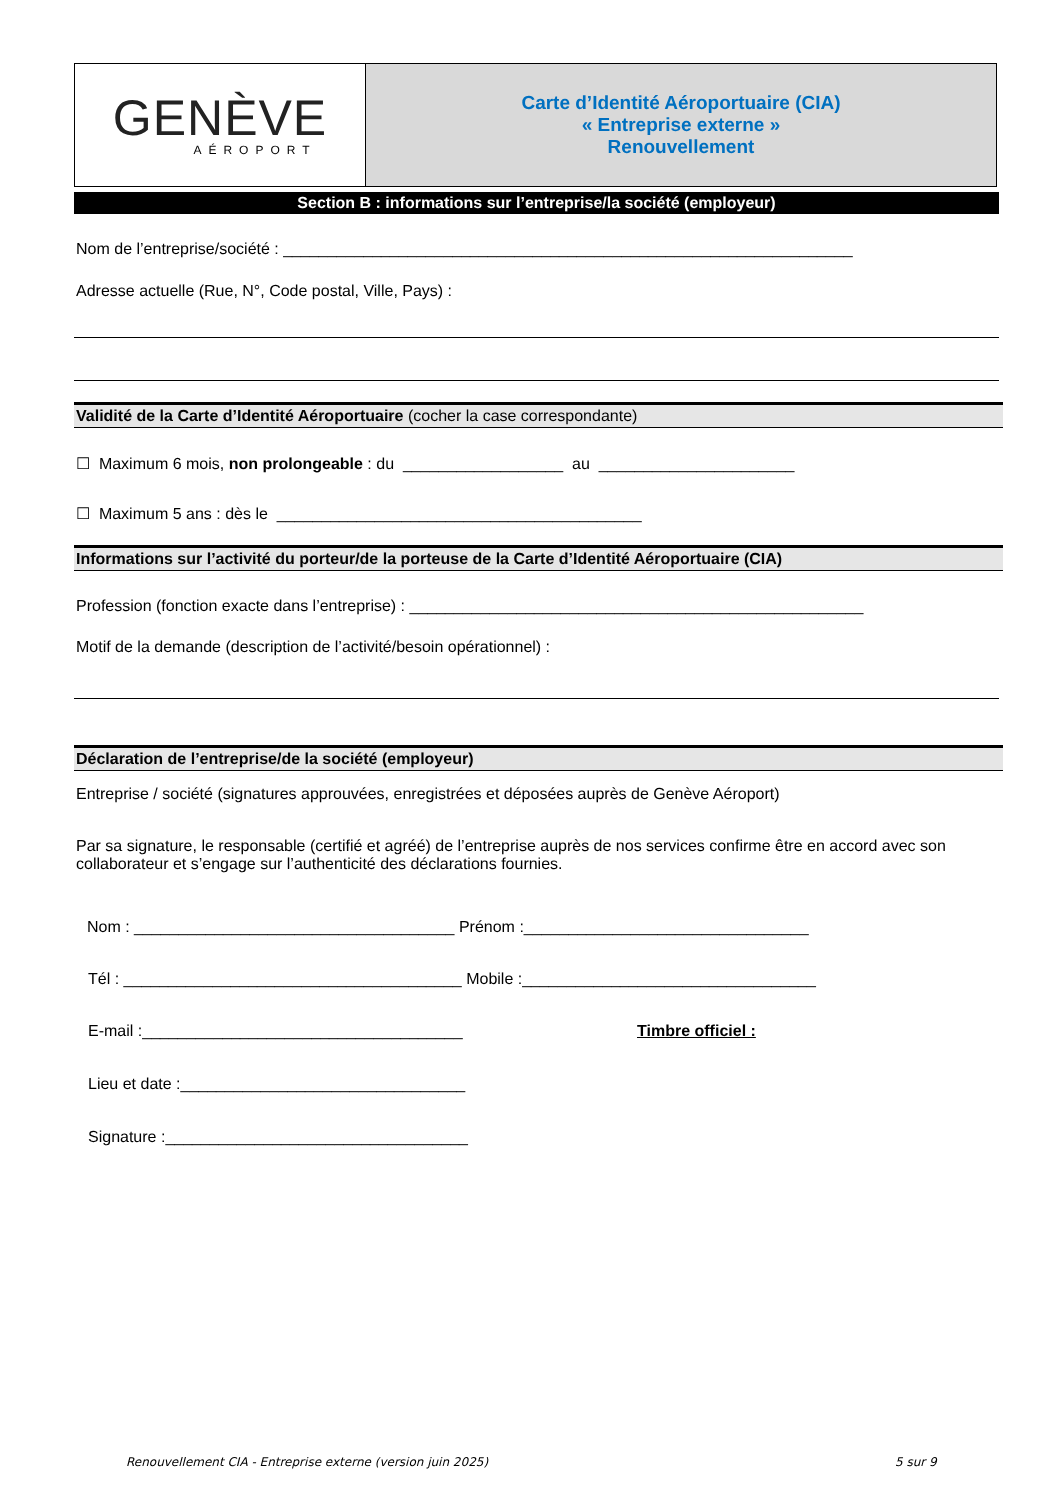GENÈVE
AÉROPORT
Carte d’Identité Aéroportuaire (CIA)
« Entreprise externe »
Renouvellement
Section B : informations sur l’entreprise/la société (employeur)
Nom de l’entreprise/société : ________________________________________________________________
Adresse actuelle (Rue, N°, Code postal, Ville, Pays) :
Validité de la Carte d’Identité Aéroportuaire (cocher la case correspondante)
☐ Maximum 6 mois, non prolongeable : du __________________ au ______________________
☐ Maximum 5 ans : dès le _________________________________________
Informations sur l’activité du porteur/de la porteuse de la Carte d’Identité Aéroportuaire (CIA)
Profession (fonction exacte dans l’entreprise) : ___________________________________________________
Motif de la demande (description de l’activité/besoin opérationnel) :
Déclaration de l’entreprise/de la société (employeur)
Entreprise / société (signatures approuvées, enregistrées et déposées auprès de Genève Aéroport)
Par sa signature, le responsable (certifié et agréé) de l’entreprise auprès de nos services confirme être en accord avec son collaborateur et s’engage sur l’authenticité des déclarations fournies.
Nom : ____________________________________ Prénom :________________________________
Tél : ______________________________________ Mobile :_________________________________
E-mail :____________________________________ Timbre officiel :
Lieu et date :________________________________
Signature :__________________________________
Renouvellement CIA - Entreprise externe (version juin 2025)
5 sur 9